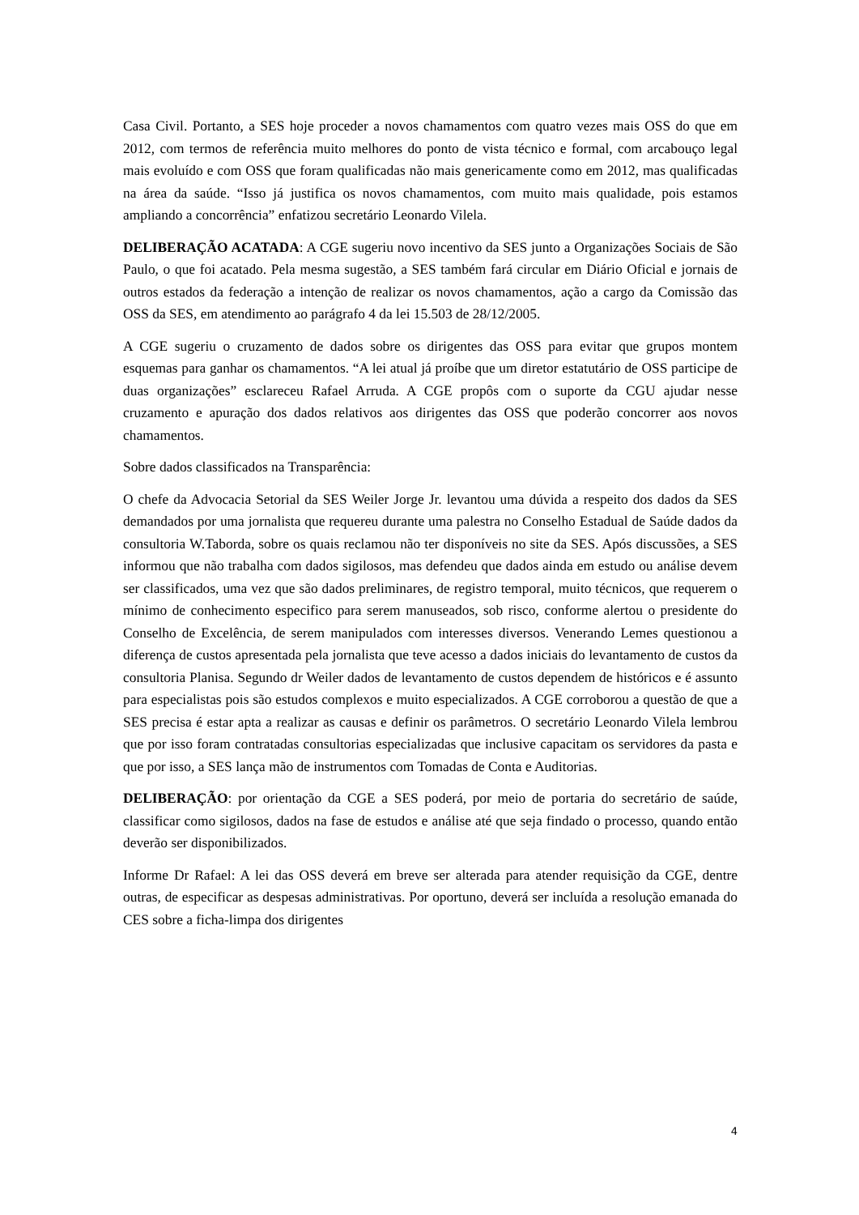Casa Civil. Portanto, a SES hoje proceder a novos chamamentos com quatro vezes mais OSS do que em 2012, com termos de referência muito melhores do ponto de vista técnico e formal, com arcabouço legal mais evoluído e com OSS que foram qualificadas não mais genericamente como em 2012, mas qualificadas na área da saúde. “Isso já justifica os novos chamamentos, com muito mais qualidade, pois estamos ampliando a concorrência” enfatizou secretário Leonardo Vilela.
DELIBERAÇÃO ACATADA: A CGE sugeriu novo incentivo da SES junto a Organizações Sociais de São Paulo, o que foi acatado. Pela mesma sugestão, a SES também fará circular em Diário Oficial e jornais de outros estados da federação a intenção de realizar os novos chamamentos, ação a cargo da Comissão das OSS da SES, em atendimento ao parágrafo 4 da lei 15.503 de 28/12/2005.
A CGE sugeriu o cruzamento de dados sobre os dirigentes das OSS para evitar que grupos montem esquemas para ganhar os chamamentos. “A lei atual já proíbe que um diretor estatutário de OSS participe de duas organizações” esclareceu Rafael Arruda. A CGE propôs com o suporte da CGU ajudar nesse cruzamento e apuração dos dados relativos aos dirigentes das OSS que poderão concorrer aos novos chamamentos.
Sobre dados classificados na Transparência:
O chefe da Advocacia Setorial da SES Weiler Jorge Jr. levantou uma dúvida a respeito dos dados da SES demandados por uma jornalista que requereu durante uma palestra no Conselho Estadual de Saúde dados da consultoria W.Taborda, sobre os quais reclamou não ter disponíveis no site da SES. Após discussões, a SES informou que não trabalha com dados sigilosos, mas defendeu que dados ainda em estudo ou análise devem ser classificados, uma vez que são dados preliminares, de registro temporal, muito técnicos, que requerem o mínimo de conhecimento especifico para serem manuseados, sob risco, conforme alertou o presidente do Conselho de Excelência, de serem manipulados com interesses diversos. Venerando Lemes questionou a diferença de custos apresentada pela jornalista que teve acesso a dados iniciais do levantamento de custos da consultoria Planisa. Segundo dr Weiler dados de levantamento de custos dependem de históricos e é assunto para especialistas pois são estudos complexos e muito especializados. A CGE corroborou a questão de que a SES precisa é estar apta a realizar as causas e definir os parâmetros. O secretário Leonardo Vilela lembrou que por isso foram contratadas consultorias especializadas que inclusive capacitam os servidores da pasta e que por isso, a SES lança mão de instrumentos com Tomadas de Conta e Auditorias.
DELIBERAÇÃO: por orientação da CGE a SES poderá, por meio de portaria do secretário de saúde, classificar como sigilosos, dados na fase de estudos e análise até que seja findado o processo, quando então deverão ser disponibilizados.
Informe Dr Rafael: A lei das OSS deverá em breve ser alterada para atender requisição da CGE, dentre outras, de especificar as despesas administrativas. Por oportuno, deverá ser incluída a resolução emanada do CES sobre a ficha-limpa dos dirigentes
4